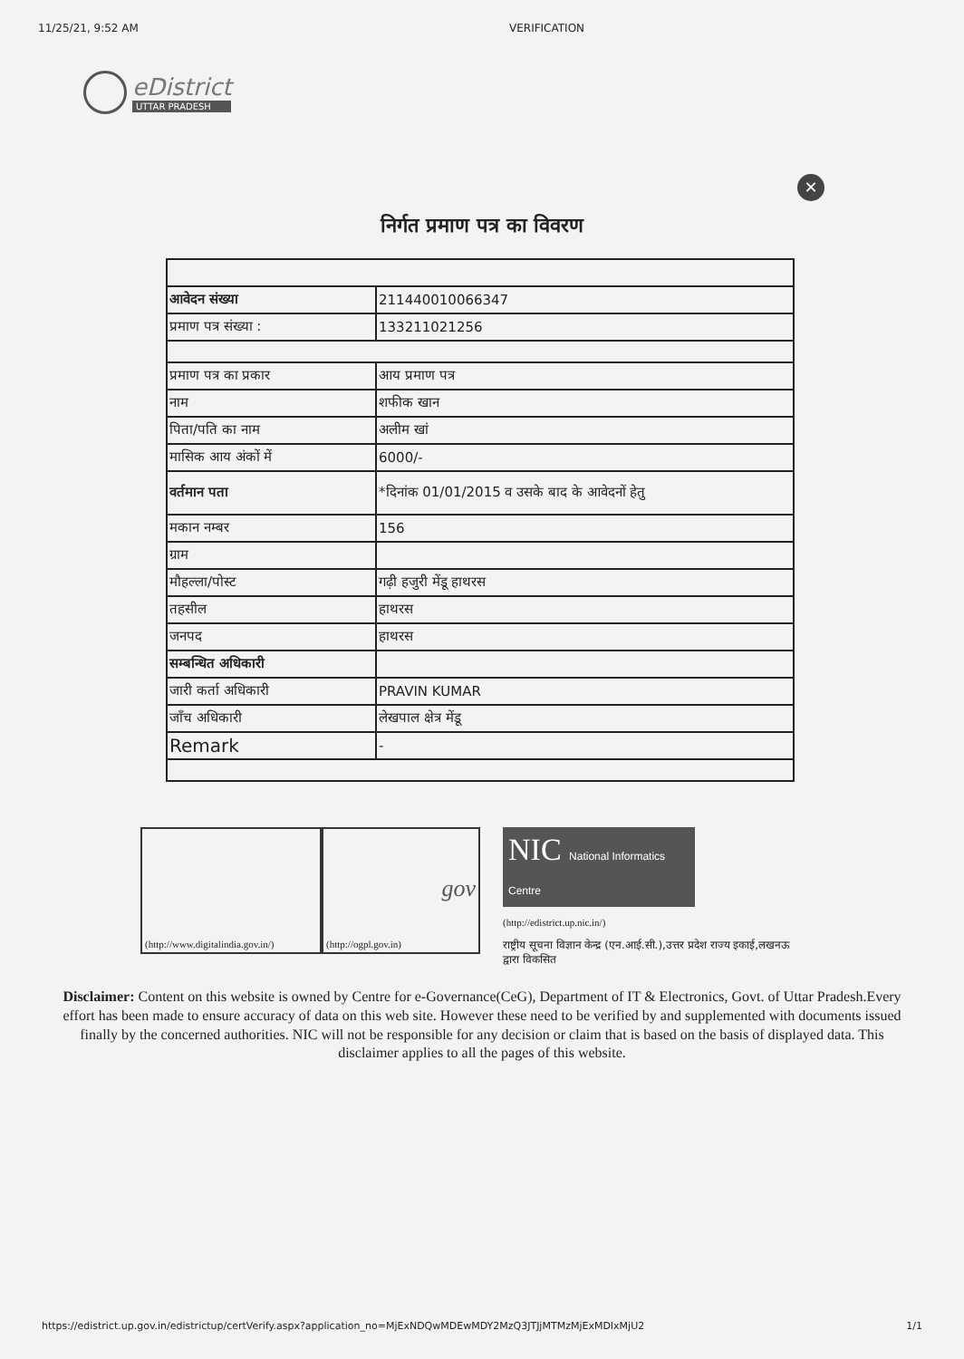11/25/21, 9:52 AM VERIFICATION
eDistrict
UTTAR PRADESH
✕
निर्गत प्रमाण पत्र का विवरण
| आवेदन संख्या | 211440010066347 |
| प्रमाण पत्र संख्या : | 133211021256 |
| प्रमाण पत्र का प्रकार | आय प्रमाण पत्र |
| नाम | शफीक खान |
| पिता/पति का नाम | अलीम खां |
| मासिक आय अंकों में | 6000/- |
| वर्तमान पता | *दिनांक 01/01/2015 व उसके बाद के आवेदनों हेतु |
| मकान नम्बर | 156 |
| ग्राम | |
| मौहल्ला/पोस्ट | गढ़ी हजुरी मेंडू हाथरस |
| तहसील | हाथरस |
| जनपद | हाथरस |
| सम्बन्धित अधिकारी | |
| जारी कर्ता अधिकारी | PRAVIN KUMAR |
| जाँच अधिकारी | लेखपाल क्षेत्र मेंडू |
| Remark | - |
(http://www.digitalindia.gov.in/)
gov
(http://ogpl.gov.in)
NIC National Informatics Centre
(http://edistrict.up.nic.in/)
राष्ट्रीय सूचना विज्ञान केन्द्र (एन.आई.सी.),उत्तर प्रदेश राज्य इकाई,लखनऊ द्वारा विकसित
Disclaimer: Content on this website is owned by Centre for e-Governance(CeG), Department of IT & Electronics, Govt. of Uttar Pradesh.Every effort has been made to ensure accuracy of data on this web site. However these need to be verified by and supplemented with documents issued finally by the concerned authorities. NIC will not be responsible for any decision or claim that is based on the basis of displayed data. This disclaimer applies to all the pages of this website.
https://edistrict.up.gov.in/edistrictup/certVerify.aspx?application_no=MjExNDQwMDEwMDY2MzQ3JTJjMTMzMjExMDIxMjU2 1/1